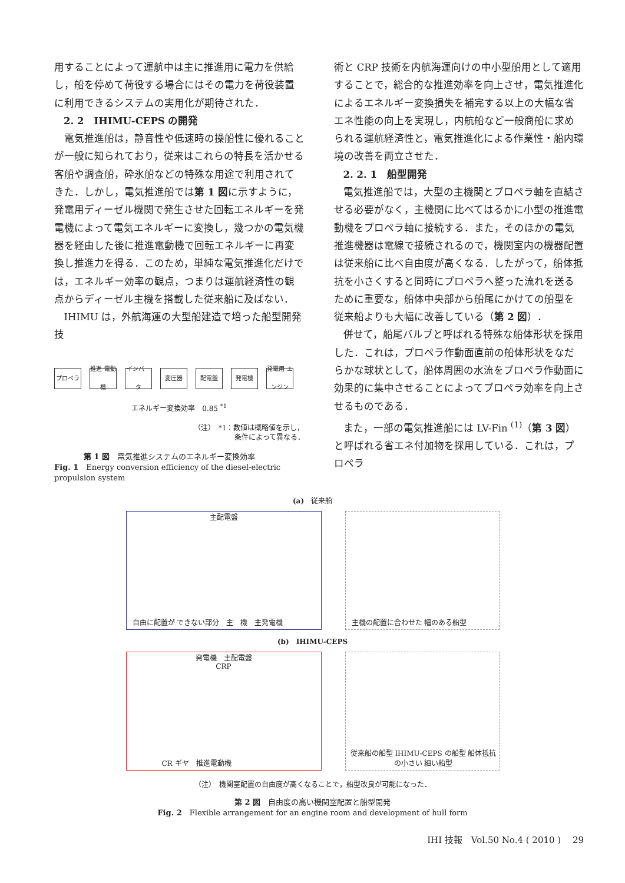用することによって運航中は主に推進用に電力を供給し，船を停めて荷役する場合にはその電力を荷役装置に利用できるシステムの実用化が期待された．
2. 2　IHIMU-CEPS の開発
電気推進船は，静音性や低速時の操船性に優れることが一般に知られており，従来はこれらの特長を活かせる客船や調査船，砕氷船などの特殊な用途で利用されてきた．しかし，電気推進船では第 1 図に示すように，発電用ディーゼル機関で発生させた回転エネルギーを発電機によって電気エネルギーに変換し，幾つかの電気機器を経由した後に推進電動機で回転エネルギーに再変換し推進力を得る．このため，単純な電気推進化だけでは，エネルギー効率の観点，つまりは運航経済性の観点からディーゼル主機を搭載した従来船に及ばない．
IHIMU は，外航海運の大型船建造で培った船型開発技
プロペラ 推進 電動機
インバータ
変圧器 配電盤 発電機 発電用 エンジン
エネルギー変換効率　0.85 <sup>*1</sup>
（注）　*1：数値は概略値を示し，
条件によって異なる．
第 1 図　電気推進システムのエネルギー変換効率
Fig. 1　Energy conversion efficiency of the diesel-electric propulsion system
術と CRP 技術を内航海運向けの中小型船用として適用することで，総合的な推進効率を向上させ，電気推進化によるエネルギー変換損失を補完する以上の大幅な省エネ性能の向上を実現し，内航船など一般商船に求められる運航経済性と，電気推進化による作業性・船内環境の改善を両立させた．
2. 2. 1　船型開発
電気推進船では，大型の主機関とプロペラ軸を直結させる必要がなく，主機関に比べてはるかに小型の推進電動機をプロペラ軸に接続する．また，そのほかの電気推進機器は電線で接続されるので，機関室内の機器配置は従来船に比べ自由度が高くなる．したがって，船体抵抗を小さくすると同時にプロペラへ整った流れを送るために重要な，船体中央部から船尾にかけての船型を従来船よりも大幅に改善している（第 2 図）．
併せて，船尾バルブと呼ばれる特殊な船体形状を採用した．これは，プロペラ作動面直前の船体形状をなだらかな球状として，船体周囲の水流をプロペラ作動面に効果的に集中させることによってプロペラ効率を向上させるものである．
また，一部の電気推進船には LV-Fin <sup>(1)</sup>（第 3 図）と呼ばれる省エネ付加物を採用している．これは，プロペラ
(a)　従来船
主配電盤
自由に配置が できない部分　主　機　主発電機
主機の配置に合わせた 幅のある船型
(b)　IHIMU-CEPS
発電機　主配電盤
CRP
CR ギヤ　推進電動機
従来船の船型 IHIMU-CEPS の船型 船体抵抗の小さい 細い船型
（注）　機関室配置の自由度が高くなることで，船型改良が可能になった．
第 2 図　自由度の高い機関室配置と船型開発
Fig. 2　Flexible arrangement for an engine room and development of hull form
IHI 技報　Vol.50 No.4 ( 2010 )　 29